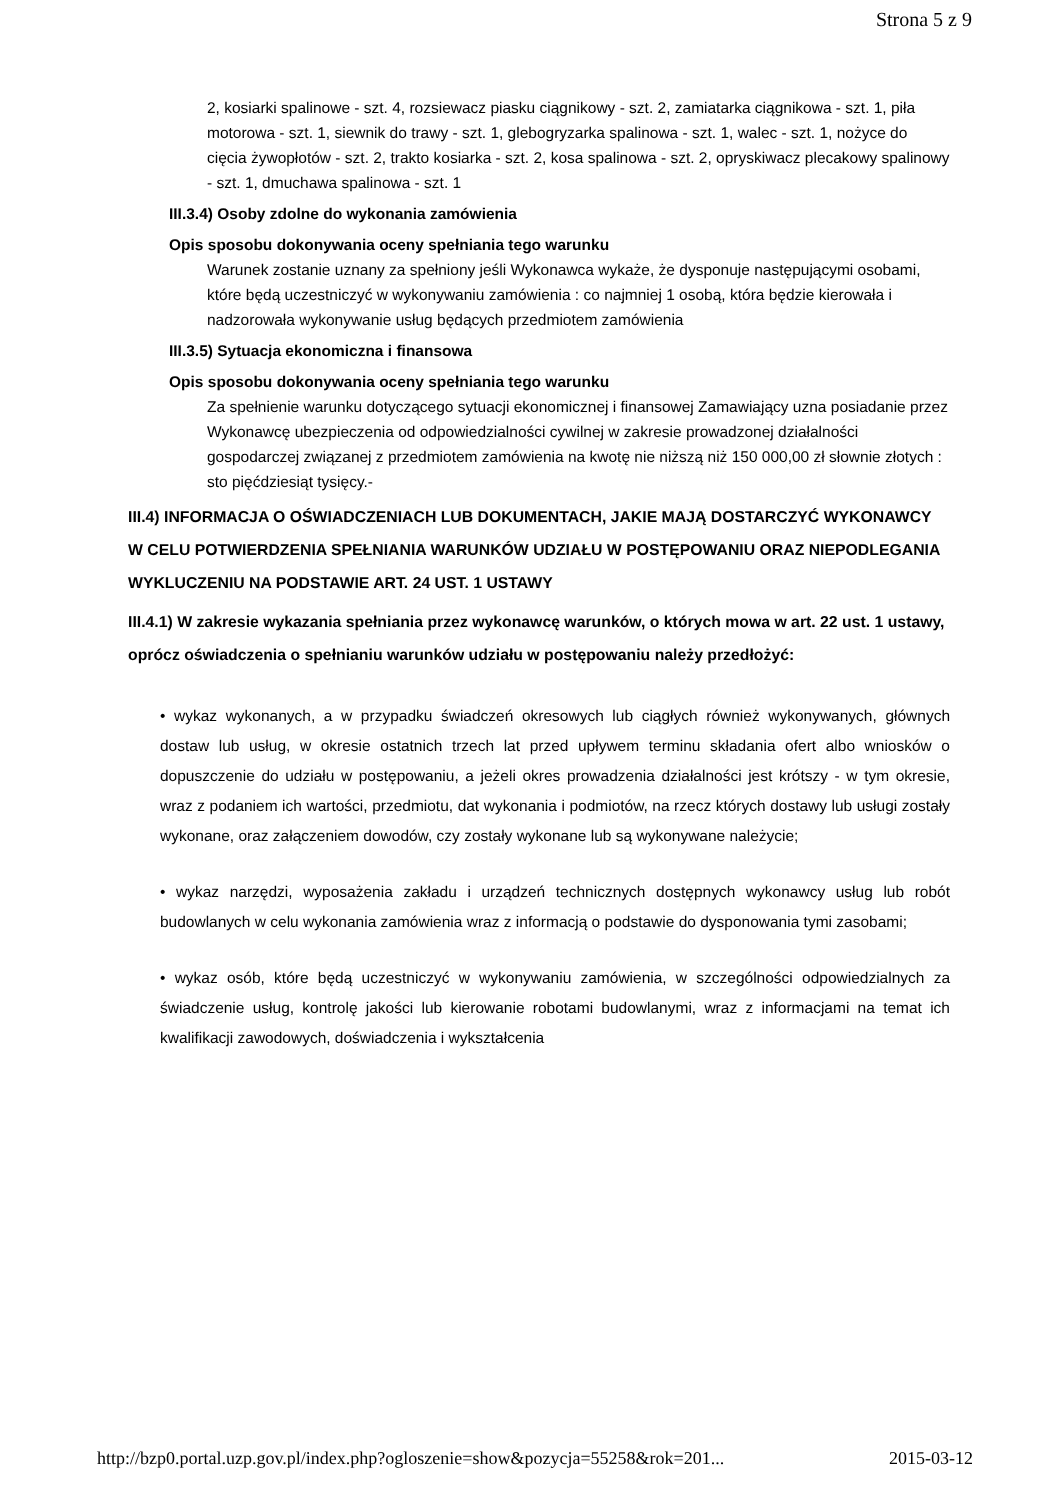Strona 5 z 9
2, kosiarki spalinowe - szt. 4, rozsiewacz piasku ciągnikowy - szt. 2, zamiatarka ciągnikowa - szt. 1, piła motorowa - szt. 1, siewnik do trawy - szt. 1, glebogryzarka spalinowa - szt. 1, walec - szt. 1, nożyce do cięcia żywopłotów - szt. 2, trakto kosiarka - szt. 2, kosa spalinowa - szt. 2, opryskiwacz plecakowy spalinowy - szt. 1, dmuchawa spalinowa - szt. 1
III.3.4) Osoby zdolne do wykonania zamówienia
Opis sposobu dokonywania oceny spełniania tego warunku
Warunek zostanie uznany za spełniony jeśli Wykonawca wykaże, że dysponuje następującymi osobami, które będą uczestniczyć w wykonywaniu zamówienia : co najmniej 1 osobą, która będzie kierowała i nadzorowała wykonywanie usług będących przedmiotem zamówienia
III.3.5) Sytuacja ekonomiczna i finansowa
Opis sposobu dokonywania oceny spełniania tego warunku
Za spełnienie warunku dotyczącego sytuacji ekonomicznej i finansowej Zamawiający uzna posiadanie przez Wykonawcę ubezpieczenia od odpowiedzialności cywilnej w zakresie prowadzonej działalności gospodarczej związanej z przedmiotem zamówienia na kwotę nie niższą niż 150 000,00 zł słownie złotych : sto pięćdziesiąt tysięcy.-
III.4) INFORMACJA O OŚWIADCZENIACH LUB DOKUMENTACH, JAKIE MAJĄ DOSTARCZYĆ WYKONAWCY W CELU POTWIERDZENIA SPEŁNIANIA WARUNKÓW UDZIAŁU W POSTĘPOWANIU ORAZ NIEPODLEGANIA WYKLUCZENIU NA PODSTAWIE ART. 24 UST. 1 USTAWY
III.4.1) W zakresie wykazania spełniania przez wykonawcę warunków, o których mowa w art. 22 ust. 1 ustawy, oprócz oświadczenia o spełnianiu warunków udziału w postępowaniu należy przedłożyć:
• wykaz wykonanych, a w przypadku świadczeń okresowych lub ciągłych również wykonywanych, głównych dostaw lub usług, w okresie ostatnich trzech lat przed upływem terminu składania ofert albo wniosków o dopuszczenie do udziału w postępowaniu, a jeżeli okres prowadzenia działalności jest krótszy - w tym okresie, wraz z podaniem ich wartości, przedmiotu, dat wykonania i podmiotów, na rzecz których dostawy lub usługi zostały wykonane, oraz załączeniem dowodów, czy zostały wykonane lub są wykonywane należycie;
• wykaz narzędzi, wyposażenia zakładu i urządzeń technicznych dostępnych wykonawcy usług lub robót budowlanych w celu wykonania zamówienia wraz z informacją o podstawie do dysponowania tymi zasobami;
• wykaz osób, które będą uczestniczyć w wykonywaniu zamówienia, w szczególności odpowiedzialnych za świadczenie usług, kontrolę jakości lub kierowanie robotami budowlanymi, wraz z informacjami na temat ich kwalifikacji zawodowych, doświadczenia i wykształcenia
http://bzp0.portal.uzp.gov.pl/index.php?ogloszenie=show&pozycja=55258&rok=201... 2015-03-12